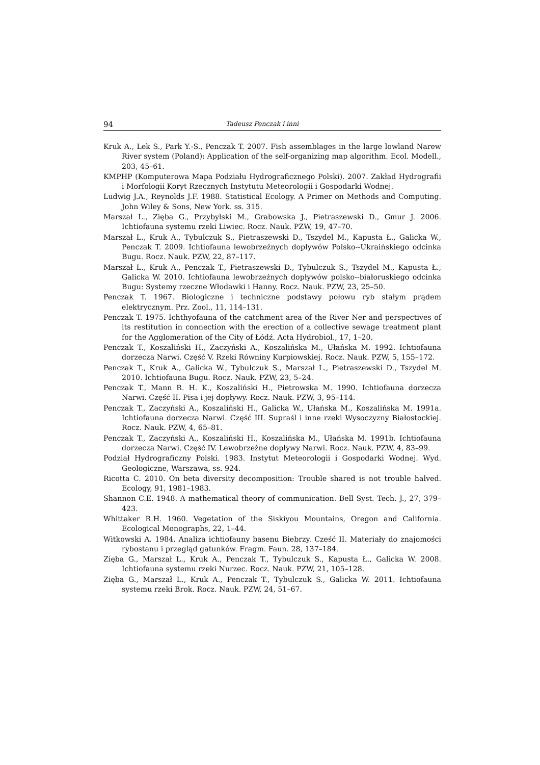94 Tadeusz Penczak i inni
Kruk A., Lek S., Park Y.-S., Penczak T. 2007. Fish assemblages in the large lowland Narew River system (Poland): Application of the self-organizing map algorithm. Ecol. Modell., 203, 45–61.
KMPHP (Komputerowa Mapa Podziału Hydrograficznego Polski). 2007. Zakład Hydrografii i Morfologii Koryt Rzecznych Instytutu Meteorologii i Gospodarki Wodnej.
Ludwig J.A., Reynolds J.F. 1988. Statistical Ecology. A Primer on Methods and Computing. John Wiley & Sons, New York. ss. 315.
Marszał L., Zięba G., Przybylski M., Grabowska J., Pietraszewski D., Gmur J. 2006. Ichtiofauna systemu rzeki Liwiec. Rocz. Nauk. PZW, 19, 47–70.
Marszał L., Kruk A., Tybulczuk S., Pietraszewski D., Tszydel M., Kapusta Ł., Galicka W., Penczak T. 2009. Ichtiofauna lewobrzeżnych dopływów Polsko--Ukraińskiego odcinka Bugu. Rocz. Nauk. PZW, 22, 87–117.
Marszał L., Kruk A., Penczak T., Pietraszewski D., Tybulczuk S., Tszydel M., Kapusta Ł., Galicka W. 2010. Ichtiofauna lewobrzeżnych dopływów polsko--białoruskiego odcinka Bugu: Systemy rzeczne Włodawki i Hanny. Rocz. Nauk. PZW, 23, 25–50.
Penczak T. 1967. Biologiczne i techniczne podstawy połowu ryb stałym prądem elektrycznym. Prz. Zool., 11, 114–131.
Penczak T. 1975. Ichthyofauna of the catchment area of the River Ner and perspectives of its restitution in connection with the erection of a collective sewage treatment plant for the Agglomeration of the City of Łódź. Acta Hydrobiol., 17, 1–20.
Penczak T., Koszaliński H., Zaczyński A., Koszalińska M., Ułańska M. 1992. Ichtiofauna dorzecza Narwi. Część V. Rzeki Równiny Kurpiowskiej. Rocz. Nauk. PZW, 5, 155–172.
Penczak T., Kruk A., Galicka W., Tybulczuk S., Marszał L., Pietraszewski D., Tszydel M. 2010. Ichtiofauna Bugu. Rocz. Nauk. PZW, 23, 5–24.
Penczak T., Mann R. H. K., Koszaliński H., Pietrowska M. 1990. Ichtiofauna dorzecza Narwi. Część II. Pisa i jej dopływy. Rocz. Nauk. PZW, 3, 95–114.
Penczak T., Zaczyński A., Koszaliński H., Galicka W., Ułańska M., Koszalińska M. 1991a. Ichtiofauna dorzecza Narwi. Część III. Supraśl i inne rzeki Wysoczyzny Białostockiej. Rocz. Nauk. PZW, 4, 65–81.
Penczak T., Zaczyński A., Koszaliński H., Koszalińska M., Ułańska M. 1991b. Ichtiofauna dorzecza Narwi. Część IV. Lewobrzeżne dopływy Narwi. Rocz. Nauk. PZW, 4, 83–99.
Podział Hydrograficzny Polski. 1983. Instytut Meteorologii i Gospodarki Wodnej. Wyd. Geologiczne, Warszawa, ss. 924.
Ricotta C. 2010. On beta diversity decomposition: Trouble shared is not trouble halved. Ecology, 91, 1981–1983.
Shannon C.E. 1948. A mathematical theory of communication. Bell Syst. Tech. J., 27, 379–423.
Whittaker R.H. 1960. Vegetation of the Siskiyou Mountains, Oregon and California. Ecological Monographs, 22, 1–44.
Witkowski A. 1984. Analiza ichtiofauny basenu Biebrzy. Cześć II. Materiały do znajomości rybostanu i przegląd gatunków. Fragm. Faun. 28, 137–184.
Zięba G., Marszał L., Kruk A., Penczak T., Tybulczuk S., Kapusta Ł., Galicka W. 2008. Ichtiofauna systemu rzeki Nurzec. Rocz. Nauk. PZW, 21, 105–128.
Zięba G., Marszał L., Kruk A., Penczak T., Tybulczuk S., Galicka W. 2011. Ichtiofauna systemu rzeki Brok. Rocz. Nauk. PZW, 24, 51–67.